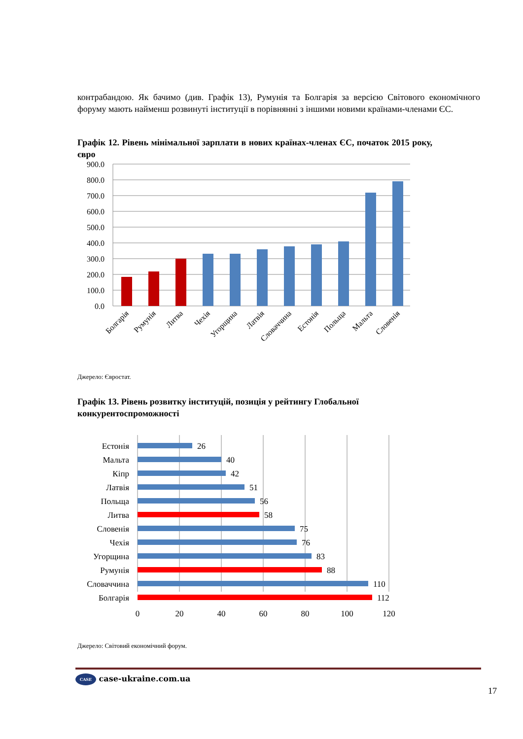контрабандою. Як бачимо (див. Графік 13), Румунія та Болгарія за версією Світового економічного форуму мають найменш розвинуті інституції в порівнянні з іншими новими країнами-членами ЄС.
Графік 12. Рівень мінімальної зарплати в нових країнах-членах ЄС, початок 2015 року, євро
900.0
800.0
700.0
600.0
500.0
400.0
300.0
200.0
100.0
0.0
Болгарія
Румунія
Литва
Чехія
Угорщина
Латвія
Словаччина
Естонія
Польща
Мальта
Словенія
Джерело: Євростат.
Графік 13. Рівень розвитку інституцій, позиція у рейтингу Глобальної конкурентоспроможності
Естонія
26
Мальта
40
Кіпр
42
Латвія
51
Польща
56
Литва
58
Словенія
75
Чехія
76
Угорщина
83
Румунія
88
Словаччина
110
Болгарія
112
0
20
40
60
80
100
120
Джерело: Світовий економічний форум.
CASE case-ukraine.com.ua
17